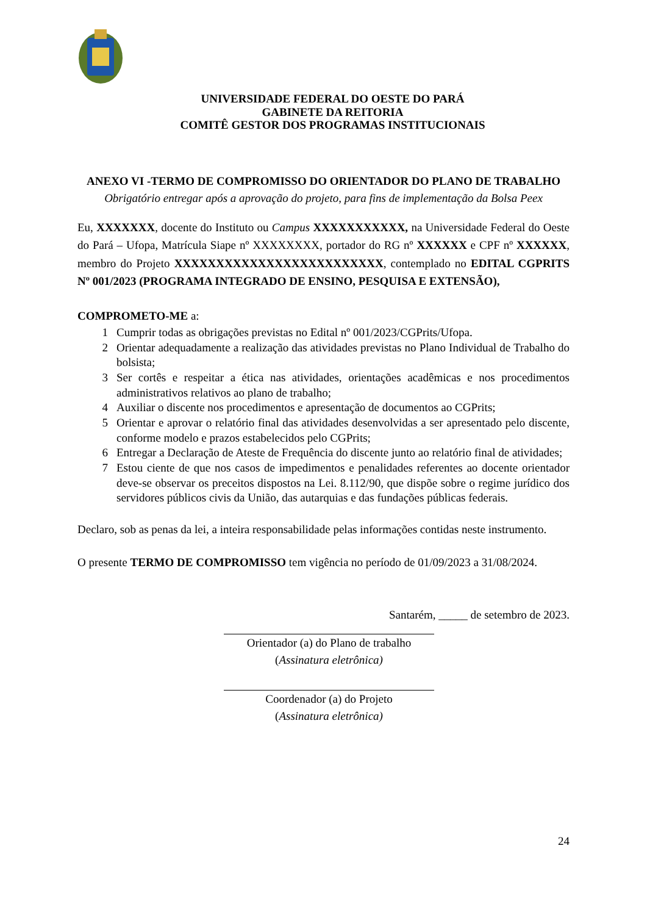UNIVERSIDADE FEDERAL DO OESTE DO PARÁ
GABINETE DA REITORIA
COMITÊ GESTOR DOS PROGRAMAS INSTITUCIONAIS
ANEXO VI -TERMO DE COMPROMISSO DO ORIENTADOR DO PLANO DE TRABALHO
Obrigatório entregar após a aprovação do projeto, para fins de implementação da Bolsa Peex
Eu, XXXXXXX, docente do Instituto ou Campus XXXXXXXXXXX, na Universidade Federal do Oeste do Pará – Ufopa, Matrícula Siape nº XXXXXXXX, portador do RG nº XXXXXX e CPF nº XXXXXX, membro do Projeto XXXXXXXXXXXXXXXXXXXXXXXXX, contemplado no EDITAL CGPRITS Nº 001/2023 (PROGRAMA INTEGRADO DE ENSINO, PESQUISA E EXTENSÃO),
COMPROMETO-ME a:
1 Cumprir todas as obrigações previstas no Edital nº 001/2023/CGPrits/Ufopa.
2 Orientar adequadamente a realização das atividades previstas no Plano Individual de Trabalho do bolsista;
3 Ser cortês e respeitar a ética nas atividades, orientações acadêmicas e nos procedimentos administrativos relativos ao plano de trabalho;
4 Auxiliar o discente nos procedimentos e apresentação de documentos ao CGPrits;
5 Orientar e aprovar o relatório final das atividades desenvolvidas a ser apresentado pelo discente, conforme modelo e prazos estabelecidos pelo CGPrits;
6 Entregar a Declaração de Ateste de Frequência do discente junto ao relatório final de atividades;
7 Estou ciente de que nos casos de impedimentos e penalidades referentes ao docente orientador deve-se observar os preceitos dispostos na Lei. 8.112/90, que dispõe sobre o regime jurídico dos servidores públicos civis da União, das autarquias e das fundações públicas federais.
Declaro, sob as penas da lei, a inteira responsabilidade pelas informações contidas neste instrumento.
O presente TERMO DE COMPROMISSO tem vigência no período de 01/09/2023 a 31/08/2024.
Santarém, _____ de setembro de 2023.
Orientador (a) do Plano de trabalho
(Assinatura eletrônica)
Coordenador (a) do Projeto
(Assinatura eletrônica)
24